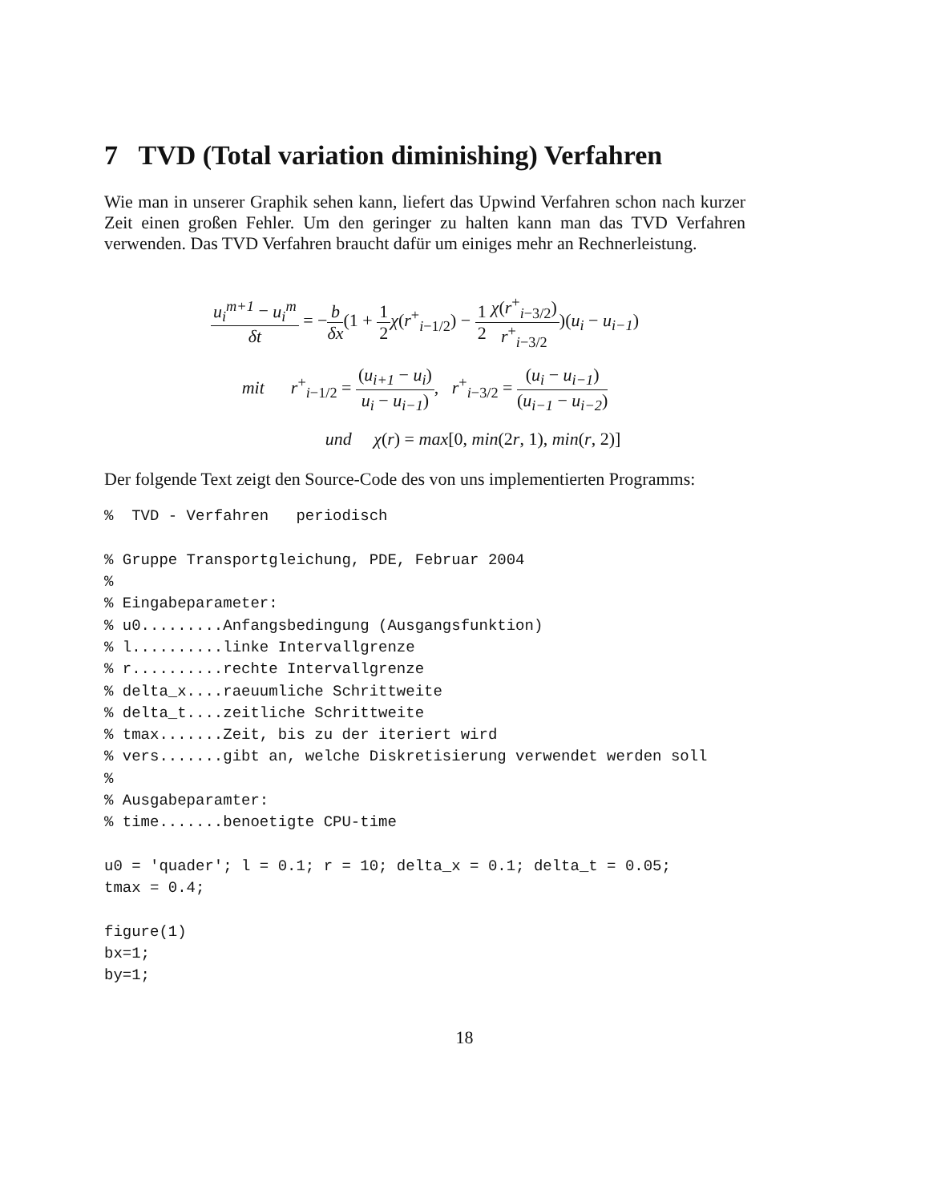7 TVD (Total variation diminishing) Verfahren
Wie man in unserer Graphik sehen kann, liefert das Upwind Verfahren schon nach kurzer Zeit einen großen Fehler. Um den geringer zu halten kann man das TVD Verfahren verwenden. Das TVD Verfahren braucht dafür um einiges mehr an Rechnerleistung.
u<sub>i</sub><sup>m+1</sup> − u<sub>i</sub><sup>m</sup> δt = −b δx(1 + 1 2 χ(r<sup>+</sup><sub>i−1/2</sub>) − 1 2 χ(r<sup>+</sup><sub>i−3/2</sub>) r<sup>+</sup><sub>i−3/2</sub>)(u<sub>i</sub> − u<sub>i−1</sub>)
mit r<sup>+</sup><sub>i−1/2</sub> = (u<sub>i+1</sub> − u<sub>i</sub>) u<sub>i</sub> − u<sub>i−1</sub>), r<sup>+</sup><sub>i−3/2</sub> = (u<sub>i</sub> − u<sub>i−1</sub>) (u<sub>i−1</sub> − u<sub>i−2</sub>)
und χ(r) = max[0, min(2r, 1), min(r, 2)]
Der folgende Text zeigt den Source-Code des von uns implementierten Programms:
%  TVD - Verfahren   periodisch

% Gruppe Transportgleichung, PDE, Februar 2004
%
% Eingabeparameter:
% u0.........Anfangsbedingung (Ausgangsfunktion)
% l..........linke Intervallgrenze
% r..........rechte Intervallgrenze
% delta_x....raeuumliche Schrittweite
% delta_t....zeitliche Schrittweite
% tmax.......Zeit, bis zu der iteriert wird
% vers.......gibt an, welche Diskretisierung verwendet werden soll
%
% Ausgabeparamter:
% time.......benoetigte CPU-time

u0 = 'quader'; l = 0.1; r = 10; delta_x = 0.1; delta_t = 0.05;
tmax = 0.4;

figure(1)
bx=1;
by=1;
18